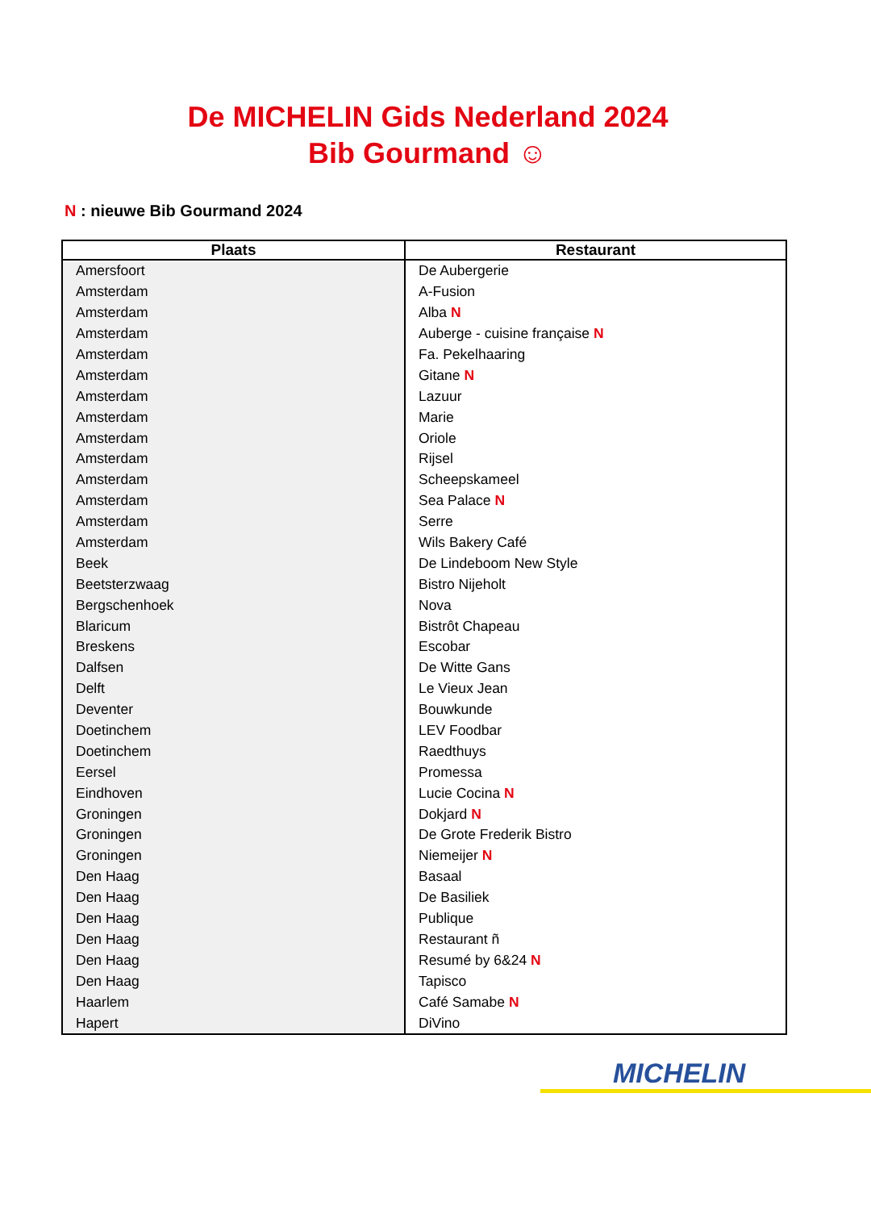De MICHELIN Gids Nederland 2024
Bib Gourmand ☺
N : nieuwe Bib Gourmand 2024
| Plaats | Restaurant |
| --- | --- |
| Amersfoort | De Aubergerie |
| Amsterdam | A-Fusion |
| Amsterdam | Alba N |
| Amsterdam | Auberge - cuisine française N |
| Amsterdam | Fa. Pekelhaaring |
| Amsterdam | Gitane N |
| Amsterdam | Lazuur |
| Amsterdam | Marie |
| Amsterdam | Oriole |
| Amsterdam | Rijsel |
| Amsterdam | Scheepskameel |
| Amsterdam | Sea Palace N |
| Amsterdam | Serre |
| Amsterdam | Wils Bakery Café |
| Beek | De Lindeboom New Style |
| Beetsterzwaag | Bistro Nijeholt |
| Bergschenhoek | Nova |
| Blaricum | Bistrôt Chapeau |
| Breskens | Escobar |
| Dalfsen | De Witte Gans |
| Delft | Le Vieux Jean |
| Deventer | Bouwkunde |
| Doetinchem | LEV Foodbar |
| Doetinchem | Raedthuys |
| Eersel | Promessa |
| Eindhoven | Lucie Cocina N |
| Groningen | Dokjard N |
| Groningen | De Grote Frederik Bistro |
| Groningen | Niemeijer N |
| Den Haag | Basaal |
| Den Haag | De Basiliek |
| Den Haag | Publique |
| Den Haag | Restaurant ñ |
| Den Haag | Resumé by 6&24 N |
| Den Haag | Tapisco |
| Haarlem | Café Samabe N |
| Hapert | DiVino |
MICHELIN